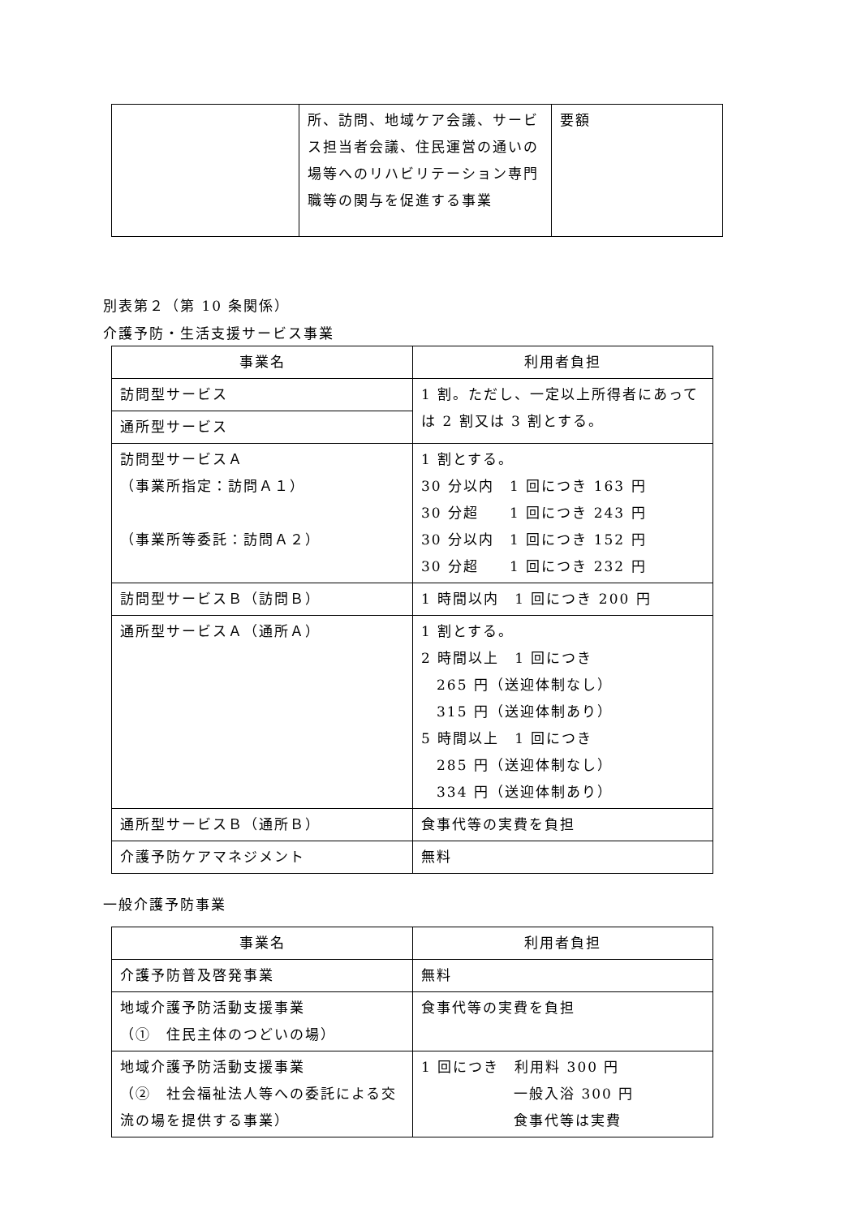| | 所、訪問、地域ケア会議、サービス担当者会議、住民運営の通いの場等へのリハビリテーション専門職等の関与を促進する事業 | 要額 |
別表第２（第 10 条関係）
介護予防・生活支援サービス事業
| 事業名 | 利用者負担 |
| --- | --- |
| 訪問型サービス | 1 割。ただし、一定以上所得者にあっては 2 割又は 3 割とする。 |
| 通所型サービス | |
| 訪問型サービスＡ （事業所指定：訪問Ａ１） （事業所等委託：訪問Ａ２） | 1 割とする。 30 分以内 1 回につき 163 円 30 分超 1 回につき 243 円 30 分以内 1 回につき 152 円 30 分超 1 回につき 232 円 |
| 訪問型サービスＢ（訪問Ｂ） | 1 時間以内 1 回につき 200 円 |
| 通所型サービスＡ（通所Ａ） | 1 割とする。 2 時間以上 1 回につき 265 円（送迎体制なし） 315 円（送迎体制あり） 5 時間以上 1 回につき 285 円（送迎体制なし） 334 円（送迎体制あり） |
| 通所型サービスＢ（通所Ｂ） | 食事代等の実費を負担 |
| 介護予防ケアマネジメント | 無料 |
一般介護予防事業
| 事業名 | 利用者負担 |
| --- | --- |
| 介護予防普及啓発事業 | 無料 |
| 地域介護予防活動支援事業 （① 住民主体のつどいの場） | 食事代等の実費を負担 |
| 地域介護予防活動支援事業 （② 社会福祉法人等への委託による交流の場を提供する事業） | 1 回につき 利用料 300 円 一般入浴 300 円 食事代等は実費 |